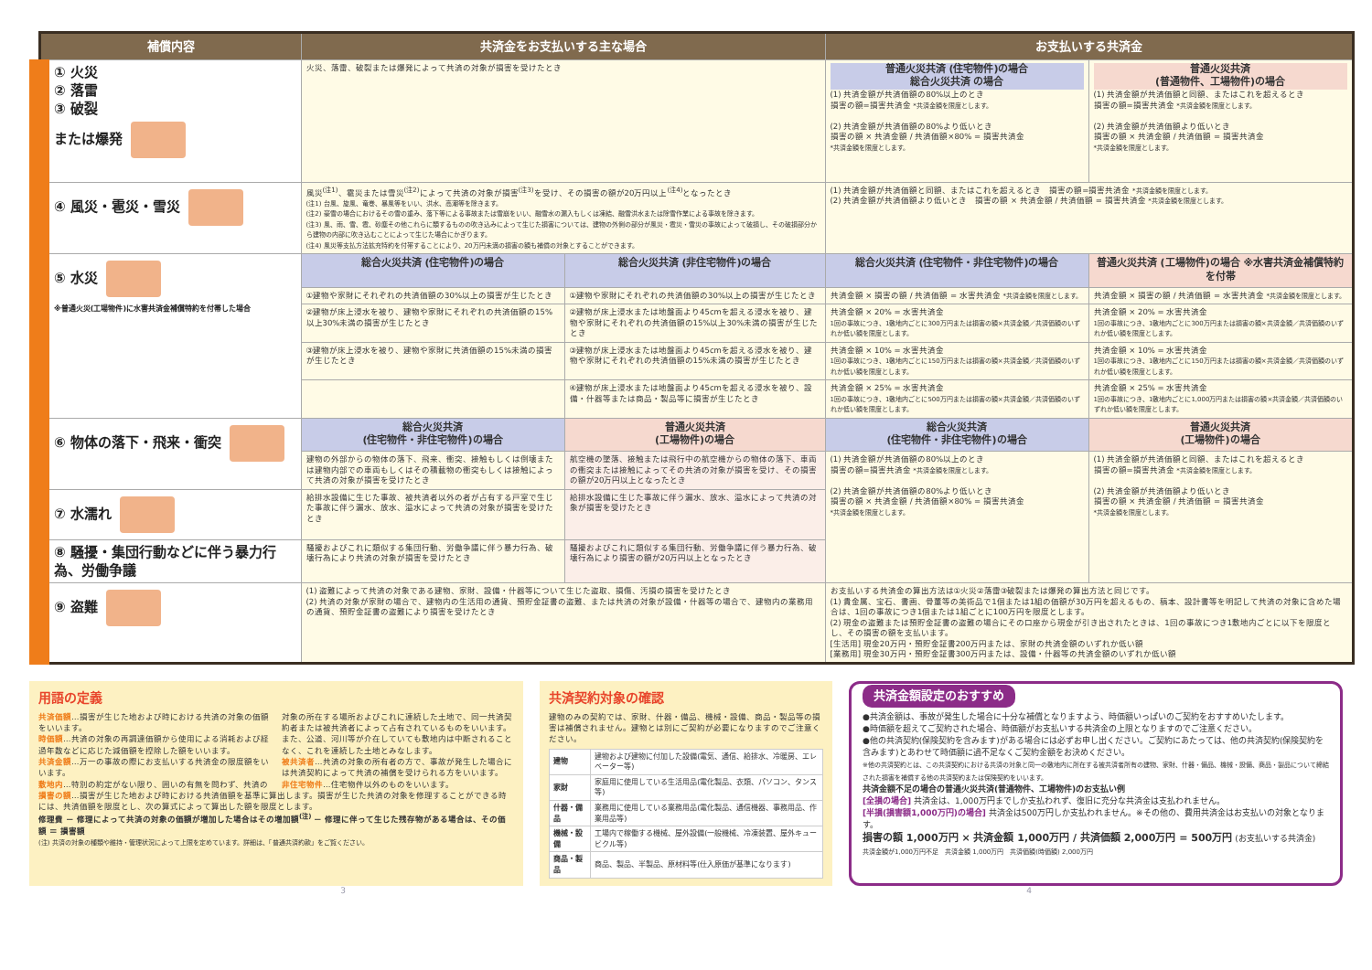| 補償内容 | 共済金をお支払いする主な場合 | | お支払いする共済金 | |
| --- | --- | --- | --- | --- |
| ① 火災 ② 落雷 ③ 破裂 または爆発 | 火災、落雷、破裂または爆発によって共済の対象が損害を受けたとき | | 普通火災共済 (住宅物件)の場合 総合火災共済 の場合 (1) 共済金額が共済価額の80%以上のとき 損害の額=損害共済金 *共済金額を限度とします。 (2) 共済金額が共済価額の80%より低いとき 損害の額 × 共済金額 / 共済価額×80% = 損害共済金 *共済金額を限度とします。 | 普通火災共済 (普通物件、工場物件)の場合 (1) 共済金額が共済価額と同額、またはこれを超えるとき 損害の額=損害共済金 *共済金額を限度とします。 (2) 共済金額が共済価額より低いとき 損害の額 × 共済金額 / 共済価額 = 損害共済金 *共済金額を限度とします。 |
| ④ 風災・雹災・雪災 | 風災<sup>(注1)</sup>、雹災または雪災<sup>(注2)</sup>によって共済の対象が損害<sup>(注3)</sup>を受け、その損害の額が20万円以上<sup>(注4)</sup>となったとき (注1) 台風、旋風、竜巻、暴風等をいい、洪水、高潮等を除きます。 (注2) 豪雪の場合におけるその雪の重み、落下等による事故または雪崩をいい、融雪水の漏入もしくは凍結、融雪洪水または除雪作業による事故を除きます。 (注3) 風、雨、雪、雹、砂塵その他これらに類するものの吹き込みによって生じた損害については、建物の外側の部分が風災・雹災・雪災の事故によって破損し、その破損部分から建物の内部に吹き込むことによって生じた場合にかぎります。 (注4) 風災等支払方法拡充特約を付帯することにより、20万円未満の損害の額も補償の対象とすることができます。 | | (1) 共済金額が共済価額と同額、またはこれを超えるとき 損害の額=損害共済金 *共済金額を限度とします。 (2) 共済金額が共済価額より低いとき 損害の額 × 共済金額 / 共済価額 = 損害共済金 *共済金額を限度とします。 | |
| ⑤ 水災 ※普通火災(工場物件)に水害共済金補償特約を付帯した場合 | 総合火災共済 (住宅物件)の場合 | 総合火災共済 (非住宅物件)の場合 | 総合火災共済 (住宅物件・非住宅物件)の場合 | 普通火災共済 (工場物件)の場合 ※水害共済金補償特約を付帯 |
| | ①建物や家財にそれぞれの共済価額の30%以上の損害が生じたとき | ①建物や家財にそれぞれの共済価額の30%以上の損害が生じたとき | 共済金額 × 損害の額 / 共済価額 = 水害共済金 *共済金額を限度とします。 | 共済金額 × 損害の額 / 共済価額 = 水害共済金 *共済金額を限度とします。 |
| | ②建物が床上浸水を被り、建物や家財にそれぞれの共済価額の15%以上30%未満の損害が生じたとき | ②建物が床上浸水または地盤面より45cmを超える浸水を被り、建物や家財にそれぞれの共済価額の15%以上30%未満の損害が生じたとき | 共済金額 × 20% = 水害共済金 1回の事故につき、1敷地内ごとに300万円または損害の額×共済金額／共済価額のいずれか低い額を限度とします。 | 共済金額 × 20% = 水害共済金 1回の事故につき、1敷地内ごとに300万円または損害の額×共済金額／共済価額のいずれか低い額を限度とします。 |
| | ③建物が床上浸水を被り、建物や家財に共済価額の15%未満の損害が生じたとき | ③建物が床上浸水または地盤面より45cmを超える浸水を被り、建物や家財にそれぞれの共済価額の15%未満の損害が生じたとき | 共済金額 × 10% = 水害共済金 1回の事故につき、1敷地内ごとに150万円または損害の額×共済金額／共済価額のいずれか低い額を限度とします。 | 共済金額 × 10% = 水害共済金 1回の事故につき、1敷地内ごとに150万円または損害の額×共済金額／共済価額のいずれか低い額を限度とします。 |
| | | ④建物が床上浸水または地盤面より45cmを超える浸水を被り、設備・什器等または商品・製品等に損害が生じたとき | 共済金額 × 25% = 水害共済金 1回の事故につき、1敷地内ごとに500万円または損害の額×共済金額／共済価額のいずれか低い額を限度とします。 | 共済金額 × 25% = 水害共済金 1回の事故につき、1敷地内ごとに1,000万円または損害の額×共済金額／共済価額のいずれか低い額を限度とします。 |
| ⑥ 物体の落下・飛来・衝突 | 総合火災共済 (住宅物件・非住宅物件)の場合 | 普通火災共済 (工場物件)の場合 | 総合火災共済 (住宅物件・非住宅物件)の場合 | 普通火災共済 (工場物件)の場合 |
| | 建物の外部からの物体の落下、飛来、衝突、接触もしくは倒壊または建物内部での車両もしくはその積載物の衝突もしくは接触によって共済の対象が損害を受けたとき | 航空機の墜落、接触または飛行中の航空機からの物体の落下、車両の衝突または接触によってその共済の対象が損害を受け、その損害の額が20万円以上となったとき | (1) 共済金額が共済価額の80%以上のとき 損害の額=損害共済金 *共済金額を限度とします。 (2) 共済金額が共済価額の80%より低いとき 損害の額 × 共済金額 / 共済価額×80% = 損害共済金 *共済金額を限度とします。 | (1) 共済金額が共済価額と同額、またはこれを超えるとき 損害の額=損害共済金 *共済金額を限度とします。 (2) 共済金額が共済価額より低いとき 損害の額 × 共済金額 / 共済価額 = 損害共済金 *共済金額を限度とします。 |
| ⑦ 水濡れ | 給排水設備に生じた事故、被共済者以外の者が占有する戸室で生じた事故に伴う漏水、放水、溢水によって共済の対象が損害を受けたとき | 給排水設備に生じた事故に伴う漏水、放水、溢水によって共済の対象が損害を受けたとき | | |
| ⑧ 騒擾・集団行動などに伴う暴力行為、労働争議 | 騒擾およびこれに類似する集団行動、労働争議に伴う暴力行為、破壊行為により共済の対象が損害を受けたとき | 騒擾およびこれに類似する集団行動、労働争議に伴う暴力行為、破壊行為により損害の額が20万円以上となったとき | | |
| ⑨ 盗難 | (1) 盗難によって共済の対象である建物、家財、設備・什器等について生じた盗取、損傷、汚損の損害を受けたとき (2) 共済の対象が家財の場合で、建物内の生活用の通貨、預貯金証書の盗難、または共済の対象が設備・什器等の場合で、建物内の業務用の通貨、預貯金証書の盗難により損害を受けたとき | | お支払いする共済金の算出方法は①火災②落雷③破裂または爆発の算出方法と同じです。 (1) 貴金属、宝石、書画、骨董等の美術品で1個または1組の価額が30万円を超えるもの、稿本、設計書等を明記して共済の対象に含めた場合は、1回の事故につき1個または1組ごとに100万円を限度とします。 (2) 現金の盗難または預貯金証書の盗難の場合にその口座から現金が引き出されたときは、1回の事故につき1敷地内ごとに以下を限度とし、その損害の額を支払います。 [生活用] 現金20万円・預貯金証書200万円または、家財の共済金額のいずれか低い額 [業務用] 現金30万円・預貯金証書300万円または、設備・什器等の共済金額のいずれか低い額 | |
用語の定義
共済価額…損害が生じた地および時における共済の対象の価額をいいます。
時価額…共済の対象の再調達価額から使用による消耗および経過年数などに応じた減価額を控除した額をいいます。
共済金額…万一の事故の際にお支払いする共済金の限度額をいいます。
敷地内…特別の約定がない限り、囲いの有無を問わず、共済の対象の所在する場所およびこれに連続した土地で、同一共済契約者または被共済者によって占有されているものをいいます。また、公道、河川等が介在していても敷地内は中断されることなく、これを連続した土地とみなします。
被共済者…共済の対象の所有者の方で、事故が発生した場合には共済契約によって共済の補償を受けられる方をいいます。
非住宅物件…住宅物件以外のものをいいます。
損害の額…損害が生じた地および時における共済価額を基準に算出します。損害が生じた共済の対象を修理することができる時には、共済価額を限度とし、次の算式によって算出した額を限度とします。
修理費 － 修理によって共済の対象の価額が増加した場合はその増加額<sup>(注)</sup> － 修理に伴って生じた残存物がある場合は、その価額 ＝ 損害額
(注) 共済の対象の種類や維持・管理状況によって上限を定めています。詳細は、「普通共済約款」をご覧ください。
共済契約対象の確認
建物のみの契約では、家財、什器・備品、機械・設備、商品・製品等の損害は補償されません。建物とは別にご契約が必要になりますのでご注意ください。
| 建物 | 建物および建物に付加した設備(電気、通信、給排水、冷暖房、エレベーター等) |
| 家財 | 家庭用に使用している生活用品(電化製品、衣類、パソコン、タンス等) |
| 什器・備品 | 業務用に使用している業務用品(電化製品、通信機器、事務用品、作業用品等) |
| 機械・設備 | 工場内で稼働する機械、屋外設備(一般機械、冷凍装置、屋外キュービクル等) |
| 商品・製品 | 商品、製品、半製品、原材料等(仕入原価が基準になります) |
共済金額設定のおすすめ
●共済金額は、事故が発生した場合に十分な補償となりますよう、時価額いっぱいのご契約をおすすめいたします。
●時価額を超えてご契約された場合、時価額がお支払いする共済金の上限となりますのでご注意ください。
●他の共済契約(保険契約を含みます)がある場合には必ずお申し出ください。ご契約にあたっては、他の共済契約(保険契約を含みます)とあわせて時価額に過不足なくご契約金額をお決めください。
※他の共済契約とは、この共済契約における共済の対象と同一の敷地内に所在する被共済者所有の建物、家財、什器・備品、機械・設備、商品・製品について締結された損害を補償する他の共済契約または保険契約をいいます。
共済金額不足の場合の普通火災共済(普通物件、工場物件)のお支払い例
[全損の場合] 共済金は、1,000万円までしか支払われず、復旧に充分な共済金は支払われません。
[半損(損害額1,000万円)の場合] 共済金は500万円しか支払われません。※その他の、費用共済金はお支払いの対象となります。
損害の額 1,000万円 × 共済金額 1,000万円 / 共済価額 2,000万円 = 500万円 (お支払いする共済金)
共済金額が1,000万円不足　共済金額 1,000万円　共済価額(時価額) 2,000万円
3 4